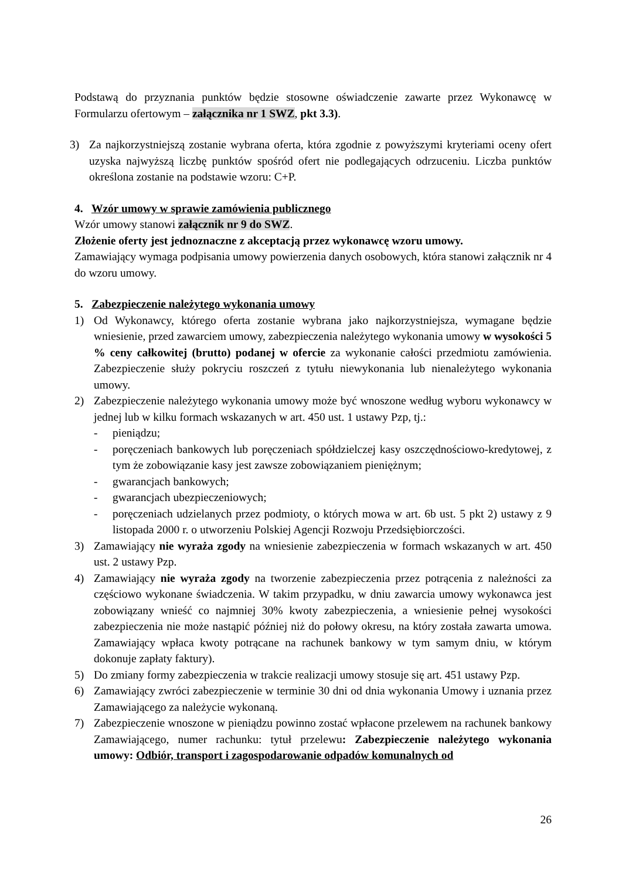Podstawą do przyznania punktów będzie stosowne oświadczenie zawarte przez Wykonawcę w Formularzu ofertowym – załącznika nr 1 SWZ, pkt 3.3).
3) Za najkorzystniejszą zostanie wybrana oferta, która zgodnie z powyższymi kryteriami oceny ofert uzyska najwyższą liczbę punktów spośród ofert nie podlegających odrzuceniu. Liczba punktów określona zostanie na podstawie wzoru: C+P.
4. Wzór umowy w sprawie zamówienia publicznego
Wzór umowy stanowi załącznik nr 9 do SWZ.
Złożenie oferty jest jednoznaczne z akceptacją przez wykonawcę wzoru umowy.
Zamawiający wymaga podpisania umowy powierzenia danych osobowych, która stanowi załącznik nr 4 do wzoru umowy.
5. Zabezpieczenie należytego wykonania umowy
1) Od Wykonawcy, którego oferta zostanie wybrana jako najkorzystniejsza, wymagane będzie wniesienie, przed zawarciem umowy, zabezpieczenia należytego wykonania umowy w wysokości 5 % ceny całkowitej (brutto) podanej w ofercie za wykonanie całości przedmiotu zamówienia. Zabezpieczenie służy pokryciu roszczeń z tytułu niewykonania lub nienależytego wykonania umowy.
2) Zabezpieczenie należytego wykonania umowy może być wnoszone według wyboru wykonawcy w jednej lub w kilku formach wskazanych w art. 450 ust. 1 ustawy Pzp, tj.:
- pieniądzu;
- poręczeniach bankowych lub poręczeniach spółdzielczej kasy oszczędnościowo-kredytowej, z tym że zobowiązanie kasy jest zawsze zobowiązaniem pieniężnym;
- gwarancjach bankowych;
- gwarancjach ubezpieczeniowych;
- poręczeniach udzielanych przez podmioty, o których mowa w art. 6b ust. 5 pkt 2) ustawy z 9 listopada 2000 r. o utworzeniu Polskiej Agencji Rozwoju Przedsiębiorczości.
3) Zamawiający nie wyraża zgody na wniesienie zabezpieczenia w formach wskazanych w art. 450 ust. 2 ustawy Pzp.
4) Zamawiający nie wyraża zgody na tworzenie zabezpieczenia przez potrącenia z należności za częściowo wykonane świadczenia. W takim przypadku, w dniu zawarcia umowy wykonawca jest zobowiązany wnieść co najmniej 30% kwoty zabezpieczenia, a wniesienie pełnej wysokości zabezpieczenia nie może nastąpić później niż do połowy okresu, na który została zawarta umowa. Zamawiający wpłaca kwoty potrącane na rachunek bankowy w tym samym dniu, w którym dokonuje zapłaty faktury).
5) Do zmiany formy zabezpieczenia w trakcie realizacji umowy stosuje się art. 451 ustawy Pzp.
6) Zamawiający zwróci zabezpieczenie w terminie 30 dni od dnia wykonania Umowy i uznania przez Zamawiającego za należycie wykonaną.
7) Zabezpieczenie wnoszone w pieniądzu powinno zostać wpłacone przelewem na rachunek bankowy Zamawiającego, numer rachunku: tytuł przelewu: Zabezpieczenie należytego wykonania umowy: Odbiór, transport i zagospodarowanie odpadów komunalnych od
26